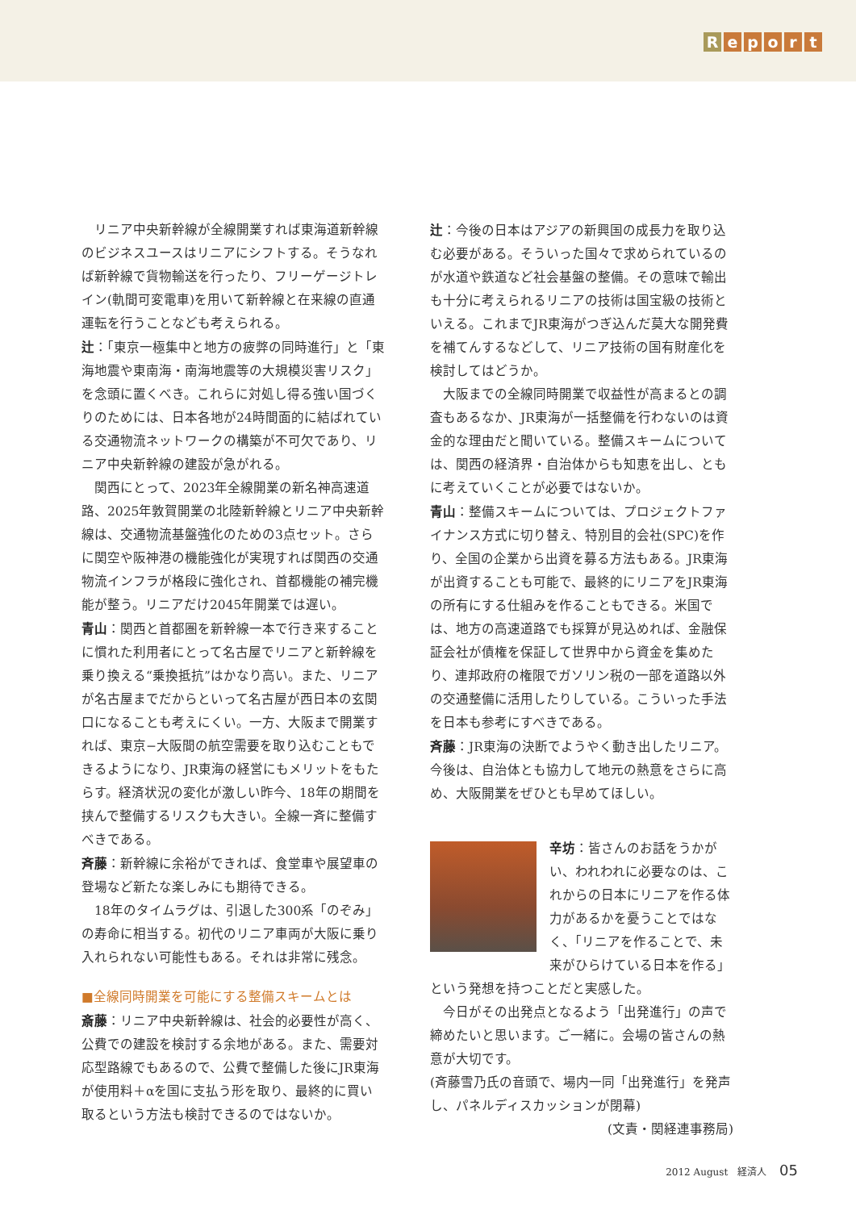Report
　リニア中央新幹線が全線開業すれば東海道新幹線のビジネスユースはリニアにシフトする。そうなれば新幹線で貨物輸送を行ったり、フリーゲージトレイン(軌間可変電車)を用いて新幹線と在来線の直通運転を行うことなども考えられる。
辻：「東京一極集中と地方の疲弊の同時進行」と「東海地震や東南海・南海地震等の大規模災害リスク」を念頭に置くべき。これらに対処し得る強い国づくりのためには、日本各地が24時間面的に結ばれている交通物流ネットワークの構築が不可欠であり、リニア中央新幹線の建設が急がれる。
　関西にとって、2023年全線開業の新名神高速道路、2025年敦賀開業の北陸新幹線とリニア中央新幹線は、交通物流基盤強化のための3点セット。さらに関空や阪神港の機能強化が実現すれば関西の交通物流インフラが格段に強化され、首都機能の補完機能が整う。リニアだけ2045年開業では遅い。
青山：関西と首都圏を新幹線一本で行き来することに慣れた利用者にとって名古屋でリニアと新幹線を乗り換える“乗換抵抗”はかなり高い。また、リニアが名古屋までだからといって名古屋が西日本の玄関口になることも考えにくい。一方、大阪まで開業すれば、東京−大阪間の航空需要を取り込むこともできるようになり、JR東海の経営にもメリットをもたらす。経済状況の変化が激しい昨今、18年の期間を挟んで整備するリスクも大きい。全線一斉に整備すべきである。
斉藤：新幹線に余裕ができれば、食堂車や展望車の登場など新たな楽しみにも期待できる。
　18年のタイムラグは、引退した300系「のぞみ」の寿命に相当する。初代のリニア車両が大阪に乗り入れられない可能性もある。それは非常に残念。
■全線同時開業を可能にする整備スキームとは
斎藤：リニア中央新幹線は、社会的必要性が高く、公費での建設を検討する余地がある。また、需要対応型路線でもあるので、公費で整備した後にJR東海が使用料＋αを国に支払う形を取り、最終的に買い取るという方法も検討できるのではないか。
辻：今後の日本はアジアの新興国の成長力を取り込む必要がある。そういった国々で求められているのが水道や鉄道など社会基盤の整備。その意味で輸出も十分に考えられるリニアの技術は国宝級の技術といえる。これまでJR東海がつぎ込んだ莫大な開発費を補てんするなどして、リニア技術の国有財産化を検討してはどうか。
　大阪までの全線同時開業で収益性が高まるとの調査もあるなか、JR東海が一括整備を行わないのは資金的な理由だと聞いている。整備スキームについては、関西の経済界・自治体からも知恵を出し、ともに考えていくことが必要ではないか。
青山：整備スキームについては、プロジェクトファイナンス方式に切り替え、特別目的会社(SPC)を作り、全国の企業から出資を募る方法もある。JR東海が出資することも可能で、最終的にリニアをJR東海の所有にする仕組みを作ることもできる。米国では、地方の高速道路でも採算が見込めれば、金融保証会社が債権を保証して世界中から資金を集めたり、連邦政府の権限でガソリン税の一部を道路以外の交通整備に活用したりしている。こういった手法を日本も参考にすべきである。
斉藤：JR東海の決断でようやく動き出したリニア。今後は、自治体とも協力して地元の熱意をさらに高め、大阪開業をぜひとも早めてほしい。
辛坊：皆さんのお話をうかがい、われわれに必要なのは、これからの日本にリニアを作る体力があるかを憂うことではなく、「リニアを作ることで、未来がひらけている日本を作る」という発想を持つことだと実感した。
　今日がその出発点となるよう「出発進行」の声で締めたいと思います。ご一緒に。会場の皆さんの熱意が大切です。
(斉藤雪乃氏の音頭で、場内一同「出発進行」を発声し、パネルディスカッションが閉幕)
(文責・関経連事務局)
2012 August　経済人 05